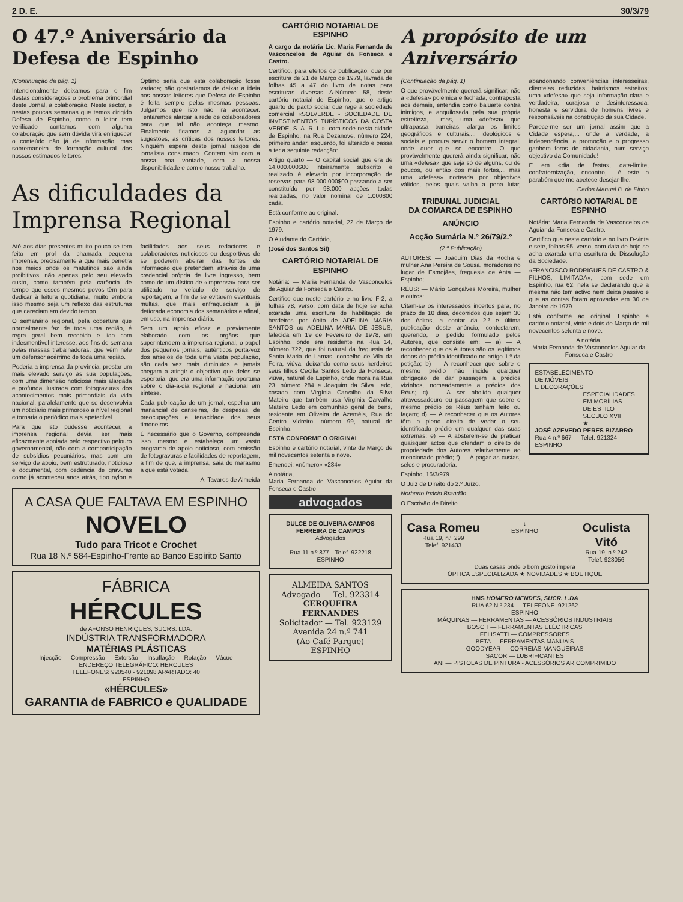2 D. E. 30/3/79
O 47.º Aniversário da Defesa de Espinho
(Continuação da pág. 1)
Intencionalmente deixamos para o fim destas considerações o problema primordial deste Jornal, a colaboração. Neste sector, e nestas poucas semanas que temos dirigido Defesa de Espinho, como o leitor tem verificado contamos com alguma colaboração que sem dúvida virá enriquecer o conteúdo não já de informação, mas sobremaneira de formação cultural dos nossos estimados leitores.
Óptimo seria que esta colaboração fosse variada; não gostaríamos de deixar a ideia nos nossos leitores que Defesa de Espinho é feita sempre pelas mesmas pessoas. Julgamos que isto não irá acontecer. Tentaremos alargar a rede de colaboradores para que tal não aconteça mesmo. Finalmente ficamos a aguardar as sugestões, as críticas dos nossos leitores. Ninguém espera deste jornal rasgos de jornalista consumado. Contem sim com a nossa boa vontade, com a nossa disponibilidade e com o nosso trabalho.
As dificuldades da Imprensa Regional
Até aos dias presentes muito pouco se tem feito em prol da chamada pequena imprensa, precisamente a que mais penetra nos meios onde os matutinos são ainda proibitivos, não apenas pelo seu elevado custo, como também pela carência de tempo que esses mesmos povos têm para dedicar à leitura quotidiana, muito embora isso mesmo seja um reflexo das estruturas que careciam em devido tempo.
O semanário regional, pela cobertura que normalmente faz de toda uma região, é regra geral bem recebido e lido com indesmentível interesse, aos fins de semana pelas massas trabalhadoras, que vêm nele um defensor acérrimo de toda uma região.
Poderia a imprensa da província, prestar um mais elevado serviço às sua populações, com uma dimensão noticiosa mais alargada e profunda ilustrada com fotogravuras dos acontecimentos mais primordiais da vida nacional, paralelamente que se desenvolvia um noticiário mais primoroso a nível regional e tornaria o periódico mais apetecível.
Para que isto pudesse acontecer, a imprensa regional devia ser mais eficazmente apoiada pelo respectivo pelouro governamental, não com a comparticipação de subsídios pecuniários, mas com um serviço de apoio, bem estruturado, noticioso e documental, com cedência de gravuras como já aconteceu anos atrás, tipo nylon e facilidades aos seus redactores e colaboradores noticiosos ou desportivos de se poderem abeirar das fontes de informação que pretendam, através de uma credencial própria de livre ingresso, bem como de um dístico de «imprensa» para ser utilizado no veículo de serviço de reportagem, a fim de se evitarem eventuais multas, que mais enfraqueciam a já detiorada economia dos semanários e afinal, em uso, na imprensa diária.
Sem um apoio eficaz e previamente elaborado com os orgãos que superintendem a imprensa regional, o papel dos pequenos jornais, autênticos porta-voz dos anseios de toda uma vasta população, são cada vez mais diminutos e jamais chegam a atingir o objectivo que deles se esperaria, que era uma informação oportuna sobre o dia-a-dia regional e nacional em síntese.
Cada publicação de um jornal, espelha um manancial de canseiras, de despesas, de preocupações e tenacidade dos seus timoneiros.
É necessário que o Governo, compreenda isso mesmo e estabeleça um vasto programa de apoio noticioso, com emissão de fotogravuras e facilidades de reportagem, a fim de que, a imprensa, saia do marasmo a que está votada.
A. Tavares de Almeida
A CASA QUE FALTAVA EM ESPINHO
NOVELO
Tudo para Tricot e Crochet
Rua 18 N.º 584-Espinho-Frente ao Banco Espírito Santo
FÁBRICA
HÉRCULES
de AFONSO HENRIQUES, SUCRS. LDA.
INDÚSTRIA TRANSFORMADORA
MATÉRIAS PLÁSTICAS
Injecção — Compressão — Extorsão — Insuflação — Rotação — Vácuo
ENDEREÇO TELEGRÁFICO: HERCULES
TELEFONES: 920540 - 921098 APARTADO: 40
ESPINHO
«HÉRCULES»
GARANTIA de FABRICO e QUALIDADE
CARTÓRIO NOTARIAL DE ESPINHO
A cargo da notária Lic. Maria Fernanda de Vasconcelos de Aguiar da Fonseca e Castro.
Certifico, para efeitos de publicação, que por escritura de 21 de Março de 1979, lavrada de folhas 45 a 47 do livro de notas para escrituras diversas A-Número 58, deste cartório notarial de Espinho, que o artigo quarto do pacto social que rege a sociedade comercial «SOLVERDE - SOCIEDADE DE INVESTIMENTOS TURÍSTICOS DA COSTA VERDE, S. A. R. L.», com sede nesta cidade de Espinho, na Rua Dezanove, número 224, primeiro andar, esquerdo, foi alterado e passa a ter a seguinte redacção:
Artigo quarto — O capital social que era de 14.000.000$00 inteiramente subscrito e realizado é elevado por incorporação de reservas para 98.000.000$00 passando a ser constituído por 98.000 acções todas realizadas, no valor nominal de 1.000$00 cada.
Está conforme ao original.
Espinho e cartório notarial, 22 de Março de 1979.
O Ajudante do Cartório,
(José dos Santos Sil)
CARTÓRIO NOTARIAL DE ESPINHO
Notária: — Maria Fernanda de Vasconcelos de Aguiar da Fonseca e Castro.
Certifico que neste cartório e no livro F-2, a folhas 78, verso, com data de hoje se acha exarada uma escritura de habilitação de herdeiros por óbito de ADELINA MARIA SANTOS ou ADELINA MARIA DE JESUS, falecida em 19 de Fevereiro de 1978, em Espinho, onde era residente na Rua 14, número 722, que foi natural da freguesia de Santa Maria de Lamas, concelho de Vila da Feira, viúva, deixando como seus herdeiros seus filhos Cecília Santos Ledo da Fonseca, viúva, natural de Espinho, onde mora na Rua 23, número 284 e Joaquim da Silva Ledo, casado com Virgínia Carvalho da Silva Mateiro que também usa Virgínia Carvalho Mateiro Ledo em comunhão geral de bens, residente em Oliveira de Azeméis, Rua do Centro Vidreiro, número 99, natural de Espinho.
ESTÁ CONFORME O ORIGINAL
Espinho e cartório notarial, vinte de Março de mil novecentos setenta e nove.
Emendei: «número» «284»
A notária,
Maria Fernanda de Vasconcelos Aguiar da Fonseca e Castro
advogados
DULCE DE OLIVEIRA CAMPOS
FERREIRA DE CAMPOS
Advogados
Rua 11 n.º 877—Telef. 922218
ESPINHO
ALMEIDA SANTOS
Advogado — Tel. 923314
CERQUEIRA FERNANDES
Solicitador — Tel. 923129
Avenida 24 n.º 741
(Ao Café Parque)
ESPINHO
A propósito de um Aniversário
(Continuação da pág. 1)
O que provàvelmente quererá significar, não a «defesa» polémica e fechada, contraposta aos demais, entendia como baluarte contra inimigos, e anquilosada pela sua própria estreiteza,... mas, uma «defesa» que ultrapassa barreiras, alarga os limites geográficos e culturais,... ideológicos e sociais e procura servir o homem integral, onde quer que se encontre. O que provàvelmente quererá ainda significar, não uma «defesa» que seja só de alguns, ou de poucos, ou então dos mais fortes,... mas uma «defesa» norteada por objectivos válidos, pelos quais valha a pena lutar, abandonando conveniências interesseiras, clientelas reduzidas, bairrismos estreitos; uma «defesa» que seja informação clara e verdadeira, corajosa e desinteressada, honesta e servidora de homens livres e responsáveis na construção da sua Cidade.
Parece-me ser um jornal assim que a Cidade espera,... onde a verdade, a independência, a promoção e o progresso ganhem foros de cidadania, num serviço objectivo da Comunidade!
E em «dia de festa», data-limite, confraternização, encontro,... é este o parabém que me apetece desejar-lhe.
Carlos Manuel B. de Pinho
TRIBUNAL JUDICIAL
DA COMARCA DE ESPINHO
ANÚNCIO
Acção Sumária N.º 26/79/2.º
(2.ª Publicação)
AUTORES: — Joaquim Dias da Rocha e mulher Ana Pereira de Sousa, moradores no lugar de Esmojães, freguesia de Anta — Espinho;
RÉUS: — Mário Gonçalves Moreira, mulher e outros:
Citam-se os interessados incertos para, no prazo de 10 dias, decorridos que sejam 30 dos éditos, a contar da 2.ª e última publicação deste anúncio, contestarem, querendo, o pedido formulado pelos Autores, que consiste em: — a) — A reconhecer que os Autores são os legítimos donos do prédio identificado no artigo 1.º da petição; b) — A reconhecer que sobre o mesmo prédio não incide qualquer obrigação de dar passagem a prédios vizinhos, nomeadamente a prédios dos Réus; c) — A ser abolido qualquer atravessadouro ou passagem que sobre o mesmo prédio os Réus tenham feito ou façam; d) — A reconhecer que os Autores têm o pleno direito de vedar o seu identificado prédio em qualquer das suas extremas; e) — A absterem-se de praticar quaisquer actos que ofendam o direito de propriedade dos Autores relativamente ao mencionado prédio; f) — A pagar as custas, selos e procuradoria.
Espinho, 16/3/979.
O Juiz de Direito do 2.º Juízo,
Norberto Inácio Brandão
O Escrivão de Direito
CARTÓRIO NOTARIAL DE ESPINHO
Notária: Maria Fernanda de Vasconcelos de Aguiar da Fonseca e Castro.
Certifico que neste cartório e no livro D-vinte e sete, folhas 95, verso, com data de hoje se acha exarada uma escritura de Dissolução da Sociedade.
«FRANCISCO RODRIGUES DE CASTRO & FILHOS, LIMITADA», com sede em Espinho, rua 62, nela se declarando que a mesma não tem activo nem deixa passivo e que as contas foram aprovadas em 30 de Janeiro de 1979.
Está conforme ao original. Espinho e cartório notarial, vinte e dois de Março de mil novecentos setenta e nove.
A notária,
Maria Fernanda de Vasconcelos Aguiar da Fonseca e Castro
ESTABELECIMENTO
DE MÓVEIS
E DECORAÇÕES
ESPECIALIDADES
EM MOBÍLIAS
DE ESTILO
SÉCULO XVII
★
JOSÉ AZEVEDO PERES BIZARRO
Rua 4 n.º 667 — Telef. 921324
ESPINHO
Casa Romeu
Rua 19, n.º 299
Telef. 921433
↓
ESPINHO
Oculista Vitó
Rua 19, n.º 242
Telef. 923056
Duas casas onde o bom gosto impera
ÓPTICA ESPECIALIZADA ★ NOVIDADES ★ BOUTIQUE
HMS HOMERO MENDES, SUCR. L.DA
RUA 62 N.º 234 — TELEFONE. 921262
ESPINHO
MÁQUINAS — FERRAMENTAS — ACESSÓRIOS INDUSTRIAIS
BOSCH — FERRAMENTAS ELÉCTRICAS
FELISATTI — COMPRESSORES
BETA — FERRAMENTAS MANUAIS
GOODYEAR — CORREIAS MANGUEIRAS
SACOR — LUBRIFICANTES
ANI — PISTOLAS DE PINTURA - ACESSÓRIOS AR COMPRIMIDO